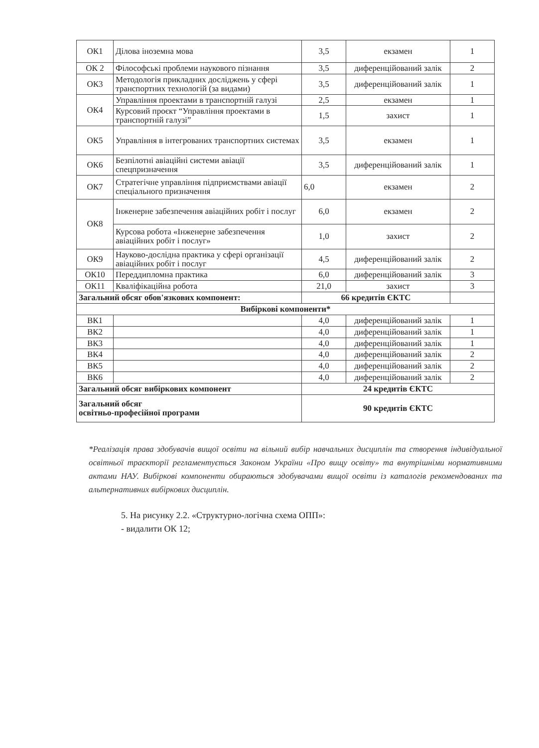| ОК1 | Ділова іноземна мова | 3,5 | екзамен | 1 |
| ОК 2 | Філософські проблеми наукового пізнання | 3,5 | диференційований залік | 2 |
| ОК3 | Методологія прикладних досліджень у сфері транспортних технологій (за видами) | 3,5 | диференційований залік | 1 |
| ОК4 | Управління проектами в транспортній галузі | 2,5 | екзамен | 1 |
| | Курсовий проєкт “Управління проектами в транспортній галузі” | 1,5 | захист | 1 |
| ОК5 | Управління в інтегрованих транспортних системах | 3,5 | екзамен | 1 |
| ОК6 | Безпілотні авіаційні системи авіації спецпризначення | 3,5 | диференційований залік | 1 |
| ОК7 | Стратегічне управління підприємствами авіації спеціального призначення | 6,0 | екзамен | 2 |
| ОК8 | Інженерне забезпечення авіаційних робіт і послуг | 6,0 | екзамен | 2 |
| | Курсова робота «Інженерне забезпечення авіаційних робіт і послуг» | 1,0 | захист | 2 |
| ОК9 | Науково-дослідна практика у сфері організації авіаційних робіт і послуг | 4,5 | диференційований залік | 2 |
| ОК10 | Переддипломна практика | 6,0 | диференційований залік | 3 |
| ОК11 | Кваліфікаційна робота | 21,0 | захист | 3 |
| Загальний обсяг обов'язкових компонент: | | 66 кредитів ЄКТС | | |
| Вибіркові компоненти* | | | | |
| ВК1 | | 4,0 | диференційований залік | 1 |
| ВК2 | | 4,0 | диференційований залік | 1 |
| ВК3 | | 4,0 | диференційований залік | 1 |
| ВК4 | | 4,0 | диференційований залік | 2 |
| ВК5 | | 4,0 | диференційований залік | 2 |
| ВК6 | | 4,0 | диференційований залік | 2 |
| Загальний обсяг вибіркових компонент | | 24 кредитів ЄКТС | | |
| Загальний обсяг освітньо-професійної програми | | 90 кредитів ЄКТС | | |
*Реалізація права здобувачів вищої освіти на вільний вибір навчальних дисциплін та створення індивідуальної освітньої траєкторії регламентується Законом України «Про вищу освіту» та внутрішніми нормативними актами НАУ. Вибіркові компоненти обираються здобувачами вищої освіти із каталогів рекомендованих та альтернативних вибіркових дисциплін.
5. На рисунку 2.2. «Структурно-логічна схема ОПП»:
- видалити ОК 12;